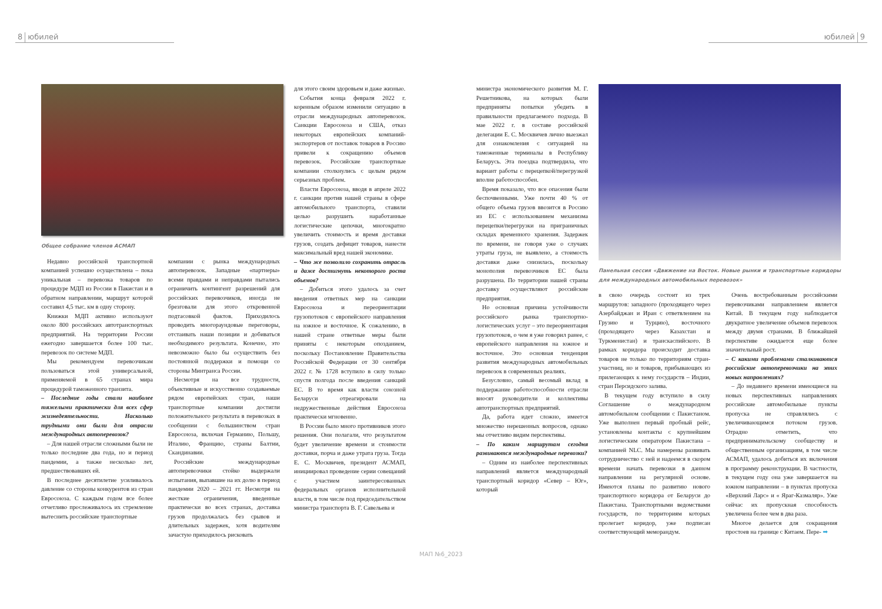8 юбилей
Общее собрание членов АСМАП
Недавно российской транспортной компанией успешно осуществлена – пока уникальная – перевозка товаров по процедуре МДП из России в Пакистан и в обратном направлении, маршрут которой составил 4,5 тыс. км в одну сторону.
Книжки МДП активно используют около 800 российских автотранспортных предприятий. На территории России ежегодно завершается более 100 тыс. перевозок по системе МДП.
Мы рекомендуем перевозчикам пользоваться этой универсальной, применяемой в 65 странах мира процедурой таможенного транзита.
– Последние годы стали наиболее тяжелыми практически для всех сфер жизнедеятельности. Насколько трудными они были для отрасли международных автоперевозок?
– Для нашей отрасли сложными были не только последние два года, но и период пандемии, а также несколько лет, предшествовавших ей.
В последнее десятилетие усиливалось давление со стороны конкурентов из стран Евросоюза. С каждым годом все более отчетливо прослеживалось их стремление вытеснить российские транспортные
компании с рынка международных автоперевозок. Западные «партнеры» всеми правдами и неправдами пытались ограничить контингент разрешений для российских перевозчиков, иногда не брезговали для этого откровенной подтасовкой фактов. Приходилось проводить многораундовые переговоры, отстаивать наши позиции и добиваться необходимого результата. Конечно, это невозможно было бы осуществить без постоянной поддержки и помощи со стороны Минтранса России.
Несмотря на все трудности, объективные и искусственно создаваемые рядом европейских стран, наши транспортные компании достигли положительного результата в перевозках в сообщении с большинством стран Евросоюза, включая Германию, Польшу, Италию, Францию, страны Балтии, Скандинавии.
Российские международные автоперевозчики стойко выдержали испытания, выпавшие на их долю в период пандемии 2020 – 2021 гг. Несмотря на жесткие ограничения, введенные практически во всех странах, доставка грузов продолжалась без срывов и длительных задержек, хотя водителям зачастую приходилось рисковать
для этого своим здоровьем и даже жизнью.
События конца февраля 2022 г. коренным образом изменили ситуацию в отрасли международных автоперевозок. Санкции Евросоюза и США, отказ некоторых европейских компаний-экспортеров от поставок товаров в Россию привели к сокращению объемов перевозок. Российские транспортные компании столкнулись с целым рядом серьезных проблем.
Власти Евросоюза, вводя в апреле 2022 г. санкции против нашей страны в сфере автомобильного транспорта, ставили целью разрушить наработанные логистические цепочки, многократно увеличить стоимость и время доставки грузов, создать дефицит товаров, нанести максимальный вред нашей экономике.
– Что же позволило сохранить отрасль и даже достигнуть некоторого роста объемов?
– Добиться этого удалось за счет введения ответных мер на санкции Евросоюза и переориентации грузопотоков с европейского направления на южное и восточное. К сожалению, в нашей стране ответные меры были приняты с некоторым опозданием, поскольку Постановление Правительства Российской Федерации от 30 сентября 2022 г. № 1728 вступило в силу только спустя полгода после введения санкций ЕС. В то время как власти союзной Беларуси отреагировали на недружественные действия Евросоюза практически мгновенно.
В России было много противников этого решения. Они полагали, что результатом будет увеличение времени и стоимости доставки, порча и даже утрата груза. Тогда Е. С. Москвичев, президент АСМАП, инициировал проведение серии совещаний с участием заинтересованных федеральных органов исполнительной власти, в том числе под председательством министра транспорта В. Г. Савельева и
МАП №6_2023
юбилей 9
министра экономического развития М. Г. Решетникова, на которых были предприняты попытки убедить в правильности предлагаемого подхода. В мае 2022 г. в составе российской делегации Е. С. Москвичев лично выезжал для ознакомления с ситуацией на таможенные терминалы в Республику Беларусь. Эта поездка подтвердила, что вариант работы с перецепкой/перегрузкой вполне работоспособен.
Время показало, что все опасения были беспочвенными. Уже почти 40 % от общего объема грузов ввозится в Россию из ЕС с использованием механизма перецепки/перегрузки на приграничных складах временного хранения. Задержек по времени, не говоря уже о случаях утраты груза, не выявлено, а стоимость доставки даже снизилась, поскольку монополия перевозчиков ЕС была разрушена. По территории нашей страны доставку осуществляют российские предприятия.
Но основная причина устойчивости российского рынка транспортно-логистических услуг – это переориентация грузопотоков, о чем я уже говорил ранее, с европейского направления на южное и восточное. Это основная тенденция развития международных автомобильных перевозок в современных реалиях.
Безусловно, самый весомый вклад в поддержание работоспособности отрасли вносят руководители и коллективы автотранспортных предприятий.
Да, работа идет сложно, имеется множество нерешенных вопросов, однако мы отчетливо видим перспективы.
– По каким маршрутам сегодня развиваются международные перевозки?
– Одним из наиболее перспективных направлений является международный транспортный коридор «Север – Юг», который
Панельная сессия «Движение на Восток. Новые рынки и транспортные коридоры для международных автомобильных перевозок»
в свою очередь состоит из трех маршрутов: западного (проходящего через Азербайджан и Иран с ответвлением на Грузию и Турцию), восточного (проходящего через Казахстан и Туркменистан) и транскаспийского. В рамках коридора происходит доставка товаров не только по территориям стран-участниц, но и товаров, прибывающих из прилегающих к нему государств – Индии, стран Персидского залива.
В текущем году вступило в силу Соглашение о международном автомобильном сообщении с Пакистаном. Уже выполнен первый пробный рейс, установлены контакты с крупнейшим логистическим оператором Пакистана – компанией NLC. Мы намерены развивать сотрудничество с ней и надеемся в скором времени начать перевозки в данном направлении на регулярной основе. Имеются планы по развитию нового транспортного коридора от Беларуси до Пакистана. Транспортными ведомствами государств, по территориям которых пролегает коридор, уже подписан соответствующий меморандум.
Очень востребованным российскими перевозчиками направлением является Китай. В текущем году наблюдается двукратное увеличение объемов перевозок между двумя странами. В ближайшей перспективе ожидается еще более значительный рост.
– С какими проблемами сталкиваются российские автоперевозчики на этих новых направлениях?
– До недавнего времени имеющиеся на новых перспективных направлениях российские автомобильные пункты пропуска не справлялись с увеличивающимся потоком грузов. Отрадно отметить, что предпринимательскому сообществу и общественным организациям, в том числе АСМАП, удалось добиться их включения в программу реконструкции. В частности, в текущем году она уже завершается на южном направлении – в пунктах пропуска «Верхний Ларс» и « Яраг-Казмаляр». Уже сейчас их пропускная способность увеличена более чем в два раза.
Многое делается для сокращения простоев на границе с Китаем. Пере- ➡